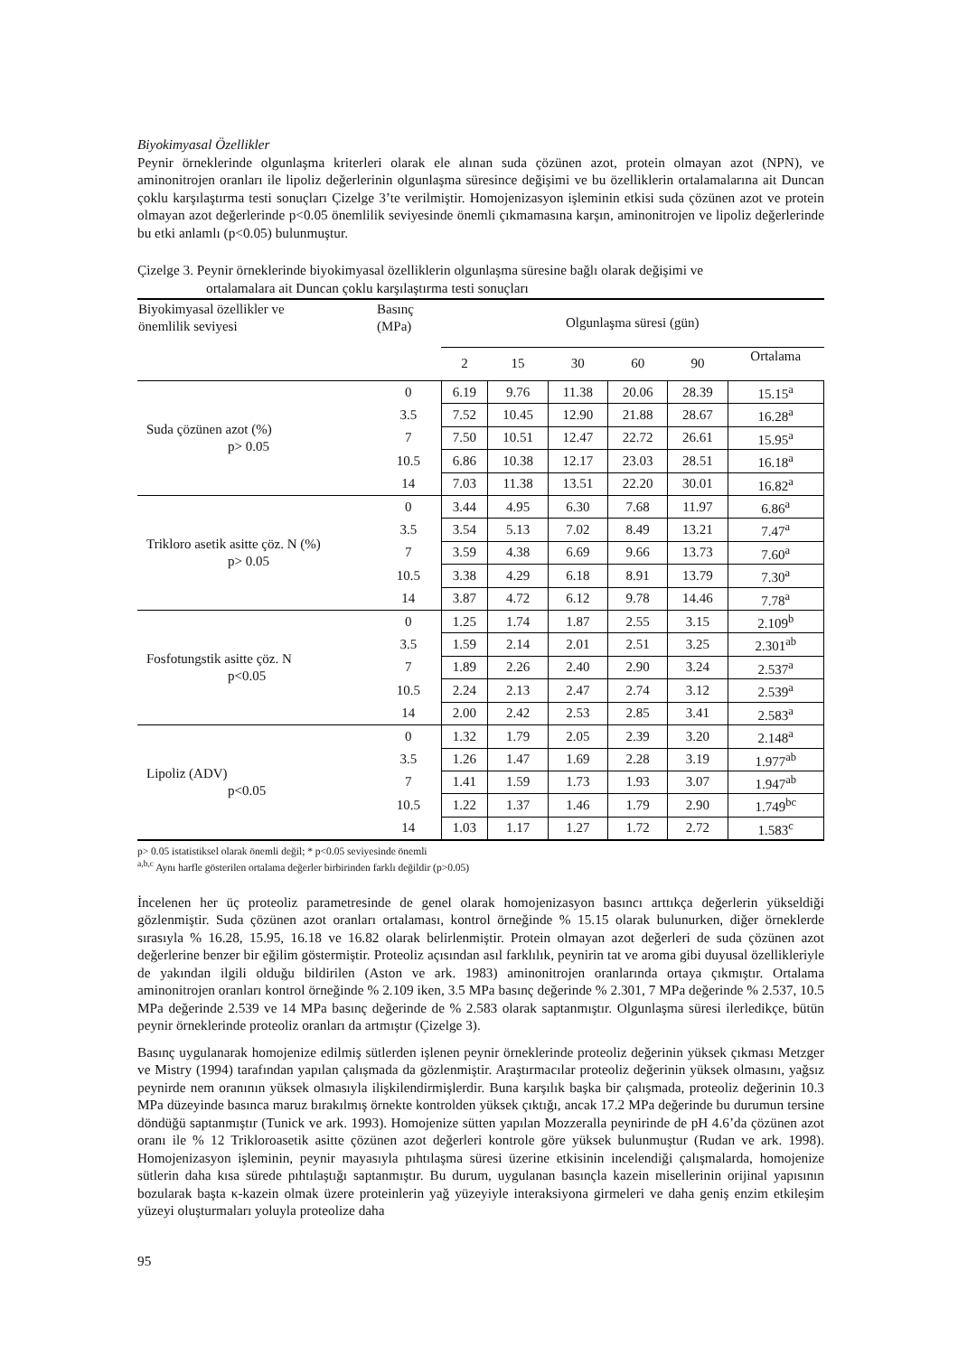Biyokimyasal Özellikler
Peynir örneklerinde olgunlaşma kriterleri olarak ele alınan suda çözünen azot, protein olmayan azot (NPN), ve aminonitrojen oranları ile lipoliz değerlerinin olgunlaşma süresince değişimi ve bu özelliklerin ortalamalarına ait Duncan çoklu karşılaştırma testi sonuçları Çizelge 3’te verilmiştir. Homojenizasyon işleminin etkisi suda çözünen azot ve protein olmayan azot değerlerinde p<0.05 önemlilik seviyesinde önemli çıkmamasına karşın, aminonitrojen ve lipoliz değerlerinde bu etki anlamlı (p<0.05) bulunmuştur.
Çizelge 3. Peynir örneklerinde biyokimyasal özelliklerin olgunlaşma süresine bağlı olarak değişimi ve
ortalamalara ait Duncan çoklu karşılaştırma testi sonuçları
| Biyokimyasal özellikler ve önemlilik seviyesi | Basınç (MPa) | Olgunlaşma süresi (gün) | | | | | |
| --- | --- | --- | --- | --- | --- | --- | --- |
| | | 2 | 15 | 30 | 60 | 90 | Ortalama |
| Suda çözünen azot (%) p> 0.05 | 0 | 6.19 | 9.76 | 11.38 | 20.06 | 28.39 | 15.15<sup>a</sup> |
| | 3.5 | 7.52 | 10.45 | 12.90 | 21.88 | 28.67 | 16.28<sup>a</sup> |
| | 7 | 7.50 | 10.51 | 12.47 | 22.72 | 26.61 | 15.95<sup>a</sup> |
| | 10.5 | 6.86 | 10.38 | 12.17 | 23.03 | 28.51 | 16.18<sup>a</sup> |
| | 14 | 7.03 | 11.38 | 13.51 | 22.20 | 30.01 | 16.82<sup>a</sup> |
| Trikloro asetik asitte çöz. N (%) p> 0.05 | 0 | 3.44 | 4.95 | 6.30 | 7.68 | 11.97 | 6.86<sup>a</sup> |
| | 3.5 | 3.54 | 5.13 | 7.02 | 8.49 | 13.21 | 7.47<sup>a</sup> |
| | 7 | 3.59 | 4.38 | 6.69 | 9.66 | 13.73 | 7.60<sup>a</sup> |
| | 10.5 | 3.38 | 4.29 | 6.18 | 8.91 | 13.79 | 7.30<sup>a</sup> |
| | 14 | 3.87 | 4.72 | 6.12 | 9.78 | 14.46 | 7.78<sup>a</sup> |
| Fosfotungstik asitte çöz. N p<0.05 | 0 | 1.25 | 1.74 | 1.87 | 2.55 | 3.15 | 2.109<sup>b</sup> |
| | 3.5 | 1.59 | 2.14 | 2.01 | 2.51 | 3.25 | 2.301<sup>ab</sup> |
| | 7 | 1.89 | 2.26 | 2.40 | 2.90 | 3.24 | 2.537<sup>a</sup> |
| | 10.5 | 2.24 | 2.13 | 2.47 | 2.74 | 3.12 | 2.539<sup>a</sup> |
| | 14 | 2.00 | 2.42 | 2.53 | 2.85 | 3.41 | 2.583<sup>a</sup> |
| Lipoliz (ADV) p<0.05 | 0 | 1.32 | 1.79 | 2.05 | 2.39 | 3.20 | 2.148<sup>a</sup> |
| | 3.5 | 1.26 | 1.47 | 1.69 | 2.28 | 3.19 | 1.977<sup>ab</sup> |
| | 7 | 1.41 | 1.59 | 1.73 | 1.93 | 3.07 | 1.947<sup>ab</sup> |
| | 10.5 | 1.22 | 1.37 | 1.46 | 1.79 | 2.90 | 1.749<sup>bc</sup> |
| | 14 | 1.03 | 1.17 | 1.27 | 1.72 | 2.72 | 1.583<sup>c</sup> |
p> 0.05 istatistiksel olarak önemli değil; * p<0.05 seviyesinde önemli
<sup>a,b,c</sup> Aynı harfle gösterilen ortalama değerler birbirinden farklı değildir (p>0.05)
İncelenen her üç proteoliz parametresinde de genel olarak homojenizasyon basıncı arttıkça değerlerin yükseldiği gözlenmiştir. Suda çözünen azot oranları ortalaması, kontrol örneğinde % 15.15 olarak bulunurken, diğer örneklerde sırasıyla % 16.28, 15.95, 16.18 ve 16.82 olarak belirlenmiştir. Protein olmayan azot değerleri de suda çözünen azot değerlerine benzer bir eğilim göstermiştir. Proteoliz açısından asıl farklılık, peynirin tat ve aroma gibi duyusal özellikleriyle de yakından ilgili olduğu bildirilen (Aston ve ark. 1983) aminonitrojen oranlarında ortaya çıkmıştır. Ortalama aminonitrojen oranları kontrol örneğinde % 2.109 iken, 3.5 MPa basınç değerinde % 2.301, 7 MPa değerinde % 2.537, 10.5 MPa değerinde 2.539 ve 14 MPa basınç değerinde de % 2.583 olarak saptanmıştır. Olgunlaşma süresi ilerledikçe, bütün peynir örneklerinde proteoliz oranları da artmıştır (Çizelge 3).
Basınç uygulanarak homojenize edilmiş sütlerden işlenen peynir örneklerinde proteoliz değerinin yüksek çıkması Metzger ve Mistry (1994) tarafından yapılan çalışmada da gözlenmiştir. Araştırmacılar proteoliz değerinin yüksek olmasını, yağsız peynirde nem oranının yüksek olmasıyla ilişkilendirmişlerdir. Buna karşılık başka bir çalışmada, proteoliz değerinin 10.3 MPa düzeyinde basınca maruz bırakılmış örnekte kontrolden yüksek çıktığı, ancak 17.2 MPa değerinde bu durumun tersine döndüğü saptanmıştır (Tunick ve ark. 1993). Homojenize sütten yapılan Mozzeralla peynirinde de pH 4.6’da çözünen azot oranı ile % 12 Trikloroasetik asitte çözünen azot değerleri kontrole göre yüksek bulunmuştur (Rudan ve ark. 1998). Homojenizasyon işleminin, peynir mayasıyla pıhtılaşma süresi üzerine etkisinin incelendiği çalışmalarda, homojenize sütlerin daha kısa sürede pıhtılaştığı saptanmıştır. Bu durum, uygulanan basınçla kazein misellerinin orijinal yapısının bozularak başta κ-kazein olmak üzere proteinlerin yağ yüzeyiyle interaksiyona girmeleri ve daha geniş enzim etkileşim yüzeyi oluşturmaları yoluyla proteolize daha
95